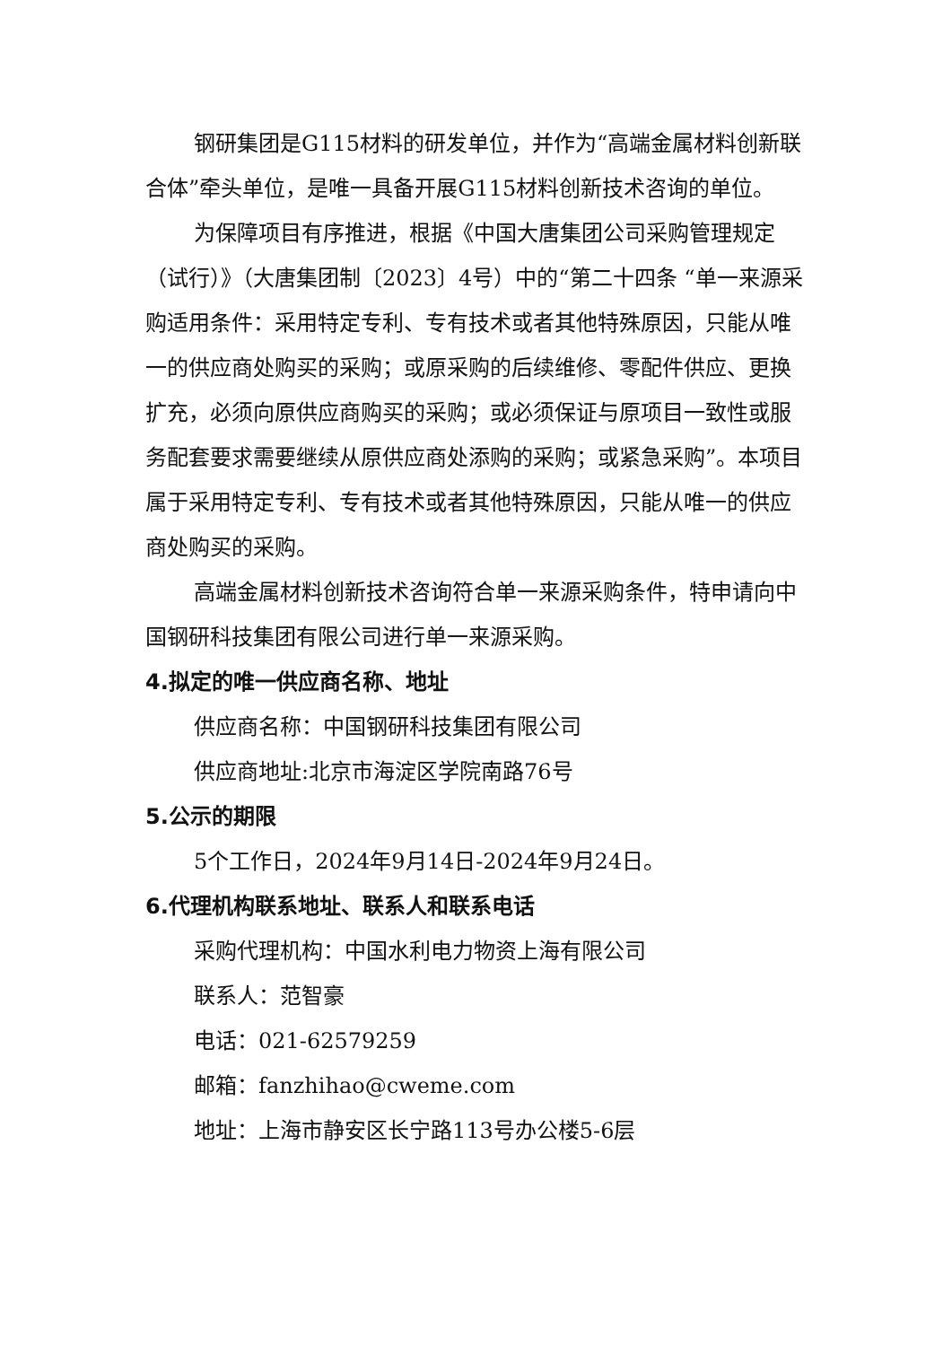钢研集团是G115材料的研发单位，并作为“高端金属材料创新联合体”牵头单位，是唯一具备开展G115材料创新技术咨询的单位。
为保障项目有序推进，根据《中国大唐集团公司采购管理规定（试行）》（大唐集团制〔2023〕4号）中的“第二十四条 “单一来源采购适用条件：采用特定专利、专有技术或者其他特殊原因，只能从唯一的供应商处购买的采购；或原采购的后续维修、零配件供应、更换扩充，必须向原供应商购买的采购；或必须保证与原项目一致性或服务配套要求需要继续从原供应商处添购的采购；或紧急采购”。本项目属于采用特定专利、专有技术或者其他特殊原因，只能从唯一的供应商处购买的采购。
高端金属材料创新技术咨询符合单一来源采购条件，特申请向中国钢研科技集团有限公司进行单一来源采购。
4.拟定的唯一供应商名称、地址
供应商名称：中国钢研科技集团有限公司
供应商地址:北京市海淀区学院南路76号
5.公示的期限
5个工作日，2024年9月14日-2024年9月24日。
6.代理机构联系地址、联系人和联系电话
采购代理机构：中国水利电力物资上海有限公司
联系人：范智豪
电话：021-62579259
邮箱：fanzhihao@cweme.com
地址：上海市静安区长宁路113号办公楼5-6层